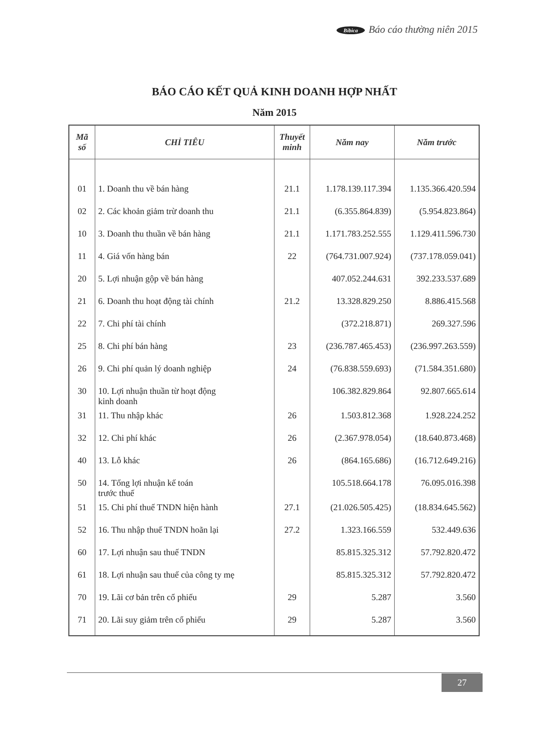Bibica Báo cáo thường niên 2015
BÁO CÁO KẾT QUẢ KINH DOANH HỢP NHẤT
Năm 2015
| Mã số | CHỈ TIÊU | Thuyết minh | Năm nay | Năm trước |
| --- | --- | --- | --- | --- |
| 01 | 1. Doanh thu về bán hàng | 21.1 | 1.178.139.117.394 | 1.135.366.420.594 |
| 02 | 2. Các khoản giảm trừ doanh thu | 21.1 | (6.355.864.839) | (5.954.823.864) |
| 10 | 3. Doanh thu thuần về bán hàng | 21.1 | 1.171.783.252.555 | 1.129.411.596.730 |
| 11 | 4. Giá vốn hàng bán | 22 | (764.731.007.924) | (737.178.059.041) |
| 20 | 5. Lợi nhuận gộp về bán hàng | | 407.052.244.631 | 392.233.537.689 |
| 21 | 6. Doanh thu hoạt động tài chính | 21.2 | 13.328.829.250 | 8.886.415.568 |
| 22 | 7. Chi phí tài chính | | (372.218.871) | 269.327.596 |
| 25 | 8. Chi phí bán hàng | 23 | (236.787.465.453) | (236.997.263.559) |
| 26 | 9. Chi phí quản lý doanh nghiệp | 24 | (76.838.559.693) | (71.584.351.680) |
| 30 | 10. Lợi nhuận thuần từ hoạt động kinh doanh | | 106.382.829.864 | 92.807.665.614 |
| 31 | 11. Thu nhập khác | 26 | 1.503.812.368 | 1.928.224.252 |
| 32 | 12. Chi phí khác | 26 | (2.367.978.054) | (18.640.873.468) |
| 40 | 13. Lỗ khác | 26 | (864.165.686) | (16.712.649.216) |
| 50 | 14. Tổng lợi nhuận kế toán trước thuế | | 105.518.664.178 | 76.095.016.398 |
| 51 | 15. Chi phí thuế TNDN hiện hành | 27.1 | (21.026.505.425) | (18.834.645.562) |
| 52 | 16. Thu nhập thuế TNDN hoãn lại | 27.2 | 1.323.166.559 | 532.449.636 |
| 60 | 17. Lợi nhuận sau thuế TNDN | | 85.815.325.312 | 57.792.820.472 |
| 61 | 18. Lợi nhuận sau thuế của công ty mẹ | | 85.815.325.312 | 57.792.820.472 |
| 70 | 19. Lãi cơ bản trên cổ phiếu | 29 | 5.287 | 3.560 |
| 71 | 20. Lãi suy giảm trên cổ phiếu | 29 | 5.287 | 3.560 |
27